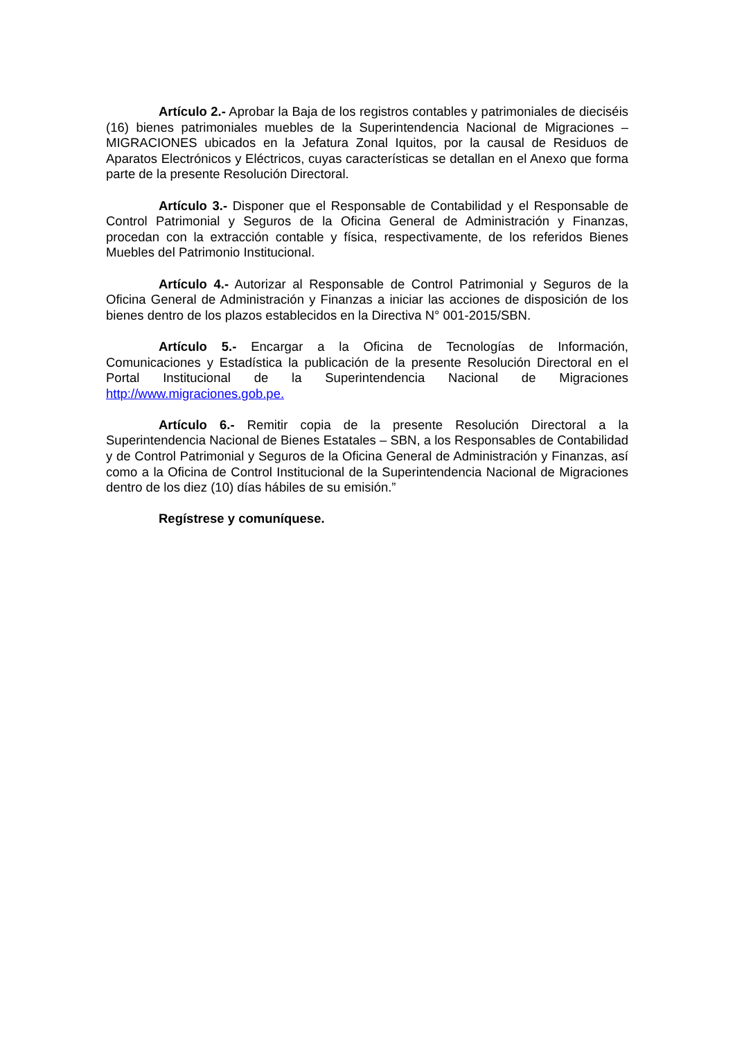Artículo 2.- Aprobar la Baja de los registros contables y patrimoniales de dieciséis (16) bienes patrimoniales muebles de la Superintendencia Nacional de Migraciones – MIGRACIONES ubicados en la Jefatura Zonal Iquitos, por la causal de Residuos de Aparatos Electrónicos y Eléctricos, cuyas características se detallan en el Anexo que forma parte de la presente Resolución Directoral.
Artículo 3.- Disponer que el Responsable de Contabilidad y el Responsable de Control Patrimonial y Seguros de la Oficina General de Administración y Finanzas, procedan con la extracción contable y física, respectivamente, de los referidos Bienes Muebles del Patrimonio Institucional.
Artículo 4.- Autorizar al Responsable de Control Patrimonial y Seguros de la Oficina General de Administración y Finanzas a iniciar las acciones de disposición de los bienes dentro de los plazos establecidos en la Directiva N° 001-2015/SBN.
Artículo 5.- Encargar a la Oficina de Tecnologías de Información, Comunicaciones y Estadística la publicación de la presente Resolución Directoral en el Portal Institucional de la Superintendencia Nacional de Migraciones http://www.migraciones.gob.pe.
Artículo 6.- Remitir copia de la presente Resolución Directoral a la Superintendencia Nacional de Bienes Estatales – SBN, a los Responsables de Contabilidad y de Control Patrimonial y Seguros de la Oficina General de Administración y Finanzas, así como a la Oficina de Control Institucional de la Superintendencia Nacional de Migraciones dentro de los diez (10) días hábiles de su emisión.”
Regístrese y comuníquese.